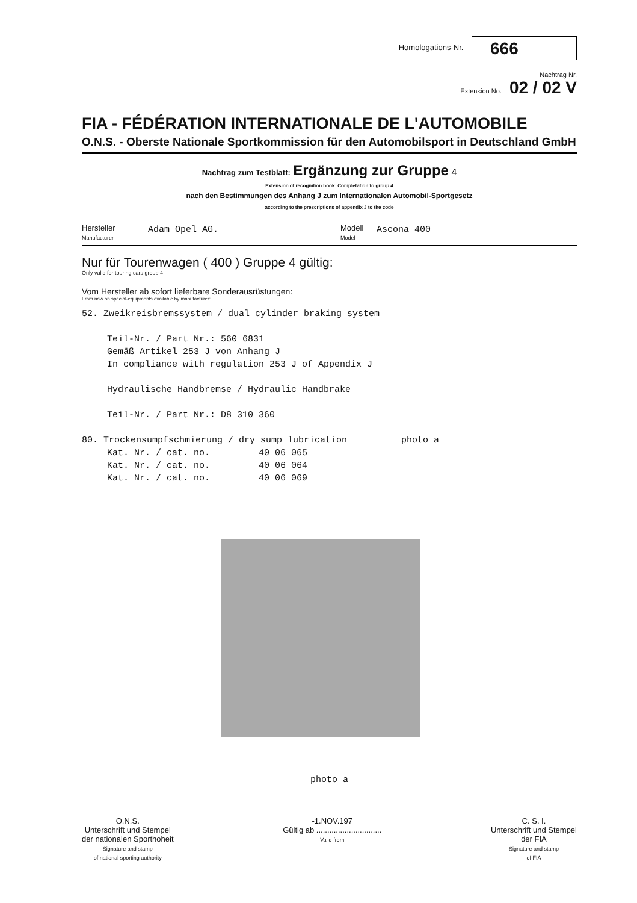Homologations-Nr. 666
Nachtrag Nr.
Extension No. 02 / 02 V
FIA - FÉDÉRATION INTERNATIONALE DE L'AUTOMOBILE
O.N.S. - Oberste Nationale Sportkommission für den Automobilsport in Deutschland GmbH
Nachtrag zum Testblatt: Ergänzung zur Gruppe 4
Extension of recognition book: Completation to group 4
nach den Bestimmungen des Anhang J zum Internationalen Automobil-Sportgesetz
according to the prescriptions of appendix J to the code
Hersteller
Manufacturer
Adam Opel AG.
Modell
Model
Ascona 400
Nur für Tourenwagen ( 400 ) Gruppe 4 gültig:
Only valid for touring cars group 4
Vom Hersteller ab sofort lieferbare Sonderausrüstungen:
From now on special-equipments available by manufacturer:
52. Zweikreisbremssystem / dual cylinder braking system
Teil-Nr. / Part Nr.: 560 6831
Gemäß Artikel 253 J von Anhang J
In compliance with regulation 253 J of Appendix J
Hydraulische Handbremse / Hydraulic Handbrake
Teil-Nr. / Part Nr.: D8 310 360
80. Trockensumpfschmierung / dry sump lubrication photo a
Kat. Nr. / cat. no. 40 06 065
Kat. Nr. / cat. no. 40 06 064
Kat. Nr. / cat. no. 40 06 069
photo a
O.N.S.
Unterschrift und Stempel
der nationalen Sporthoheit
Signature and stamp
of national sporting authority
-1.NOV.197
Gültig ab ..............................
Valid from
C. S. I.
Unterschrift und Stempel
der FIA
Signature and stamp
of FIA